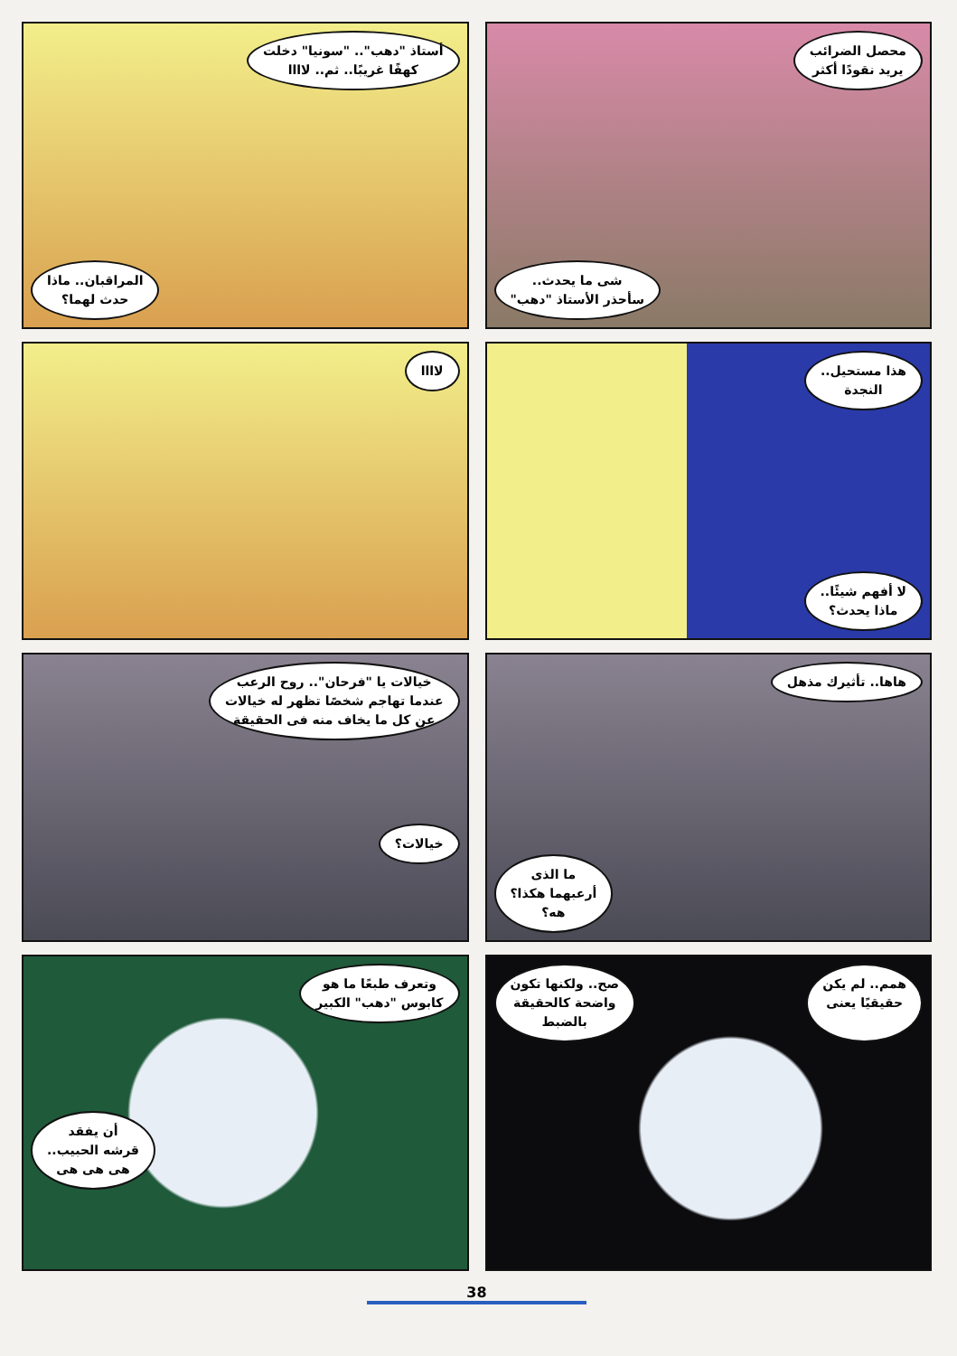محصل الضرائب
يريد نقودًا أكثر
شى ما يحدث..
سأحذر الأستاذ "دهب"
أستاذ "دهب".. "سونيا" دخلت
كهفًا غريبًا.. ثم.. لاااا
المراقبان.. ماذا
حدث لهما؟
هذا مستحيل..
النجدة
لا أفهم شيئًا..
ماذا يحدث؟
لاااا
هاها.. تأثيرك مذهل
ما الذى
أرعبهما هكذا؟
هه؟
خيالات يا "فرحان".. روح الرعب
عندما تهاجم شخصًا تظهر له خيالات
عن كل ما يخاف منه فى الحقيقة
خيالات؟
همم.. لم يكن
حقيقيًا يعنى
صح.. ولكنها تكون
واضحة كالحقيقة
بالضبط
وتعرف طبعًا ما هو
كابوس "دهب" الكبير
أن يفقد
قرشه الحبيب..
هى هى هى
38